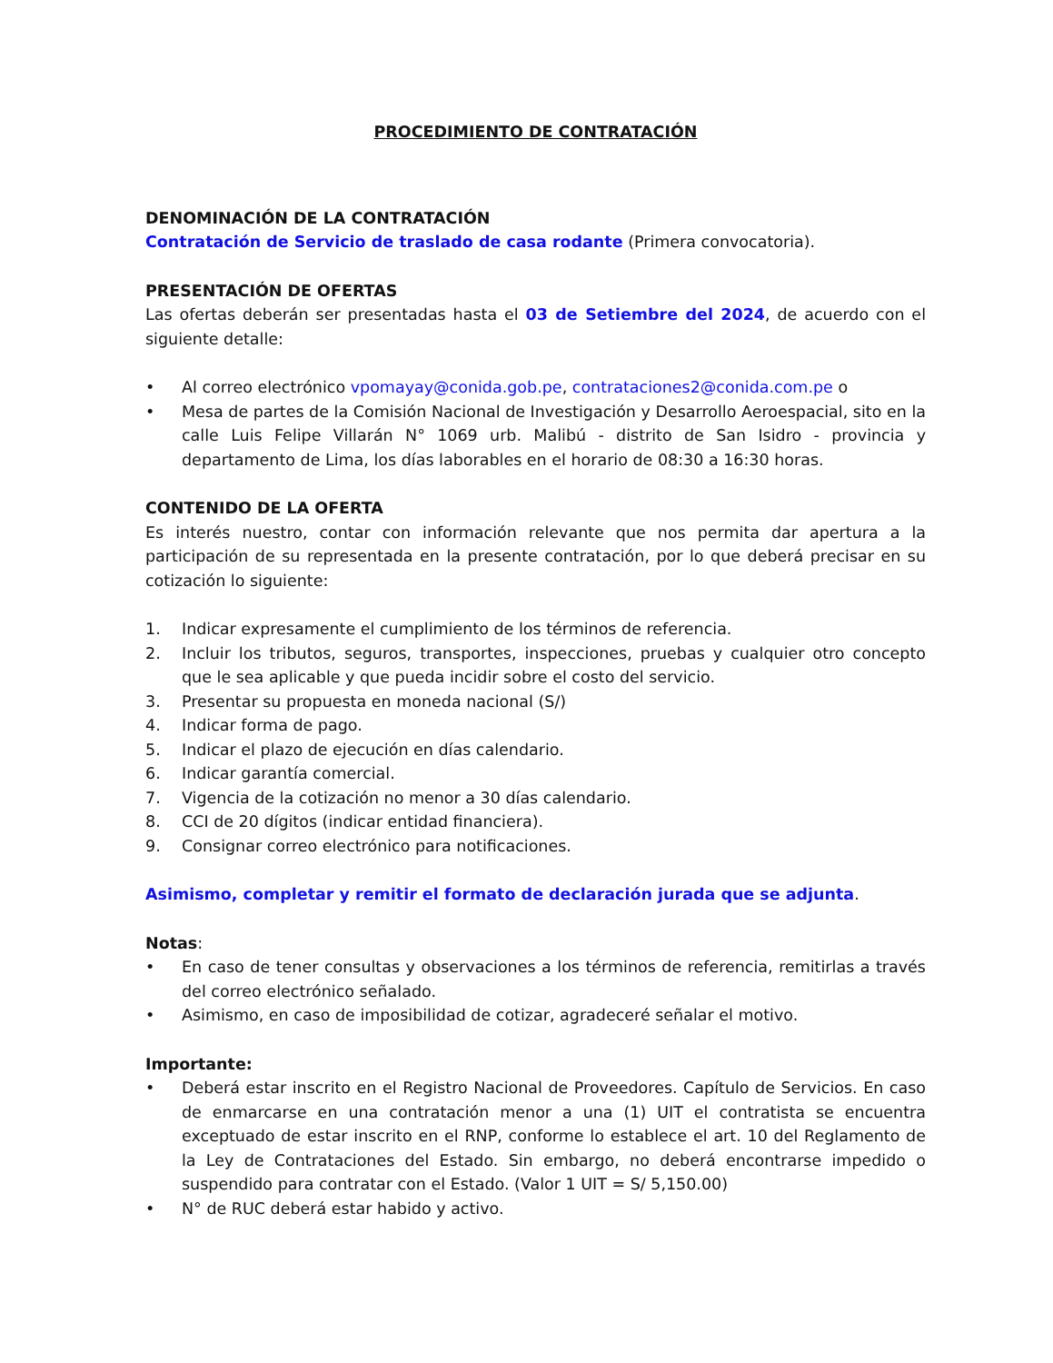PROCEDIMIENTO DE CONTRATACIÓN
DENOMINACIÓN DE LA CONTRATACIÓN
Contratación de Servicio de traslado de casa rodante (Primera convocatoria).
PRESENTACIÓN DE OFERTAS
Las ofertas deberán ser presentadas hasta el 03 de Setiembre del 2024, de acuerdo con el siguiente detalle:
• Al correo electrónico vpomayay@conida.gob.pe, contrataciones2@conida.com.pe o
• Mesa de partes de la Comisión Nacional de Investigación y Desarrollo Aeroespacial, sito en la calle Luis Felipe Villarán N° 1069 urb. Malibú - distrito de San Isidro - provincia y departamento de Lima, los días laborables en el horario de 08:30 a 16:30 horas.
CONTENIDO DE LA OFERTA
Es interés nuestro, contar con información relevante que nos permita dar apertura a la participación de su representada en la presente contratación, por lo que deberá precisar en su cotización lo siguiente:
1. Indicar expresamente el cumplimiento de los términos de referencia.
2. Incluir los tributos, seguros, transportes, inspecciones, pruebas y cualquier otro concepto que le sea aplicable y que pueda incidir sobre el costo del servicio.
3. Presentar su propuesta en moneda nacional (S/)
4. Indicar forma de pago.
5. Indicar el plazo de ejecución en días calendario.
6. Indicar garantía comercial.
7. Vigencia de la cotización no menor a 30 días calendario.
8. CCI de 20 dígitos (indicar entidad financiera).
9. Consignar correo electrónico para notificaciones.
Asimismo, completar y remitir el formato de declaración jurada que se adjunta.
Notas:
• En caso de tener consultas y observaciones a los términos de referencia, remitirlas a través del correo electrónico señalado.
• Asimismo, en caso de imposibilidad de cotizar, agradeceré señalar el motivo.
Importante:
• Deberá estar inscrito en el Registro Nacional de Proveedores. Capítulo de Servicios. En caso de enmarcarse en una contratación menor a una (1) UIT el contratista se encuentra exceptuado de estar inscrito en el RNP, conforme lo establece el art. 10 del Reglamento de la Ley de Contrataciones del Estado. Sin embargo, no deberá encontrarse impedido o suspendido para contratar con el Estado. (Valor 1 UIT = S/ 5,150.00)
• N° de RUC deberá estar habido y activo.